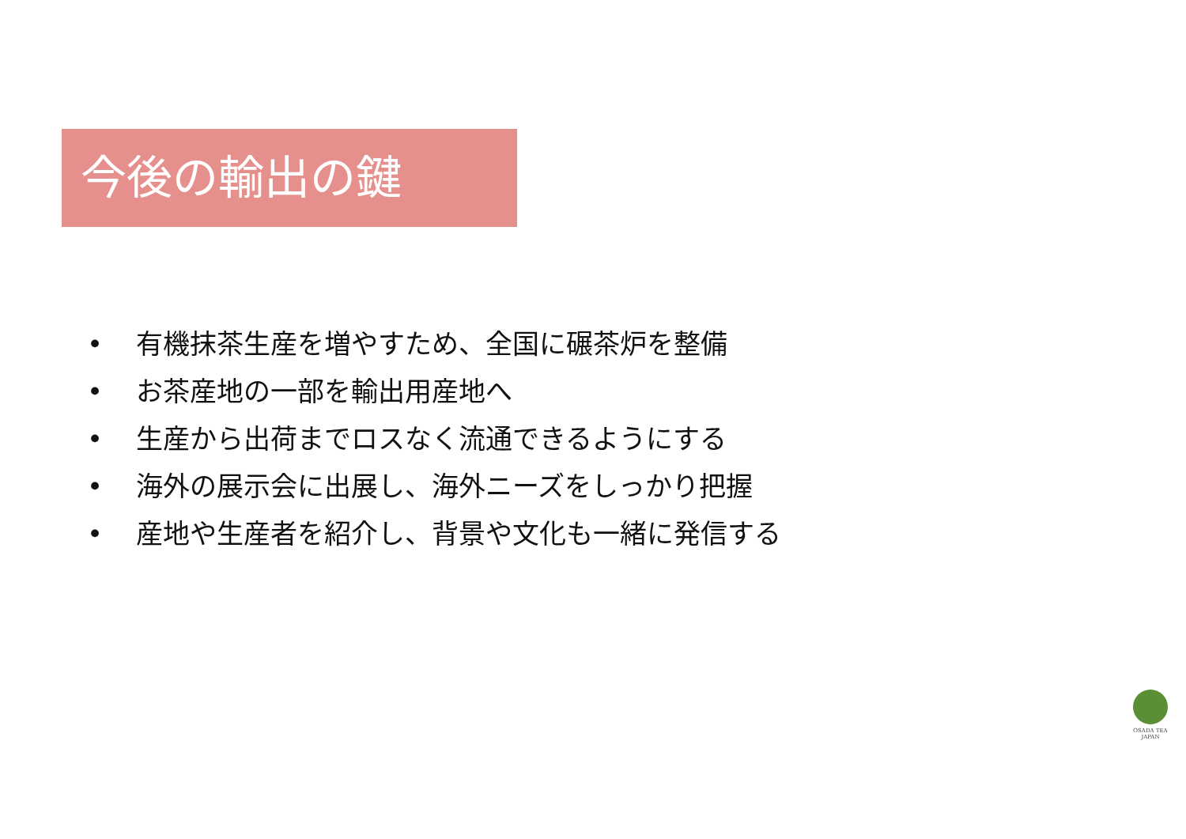今後の輸出の鍵
• 有機抹茶生産を増やすため、全国に碾茶炉を整備
• お茶産地の一部を輸出用産地へ
• 生産から出荷までロスなく流通できるようにする
• 海外の展示会に出展し、海外ニーズをしっかり把握
• 産地や生産者を紹介し、背景や文化も一緒に発信する
OSADA TEA JAPAN